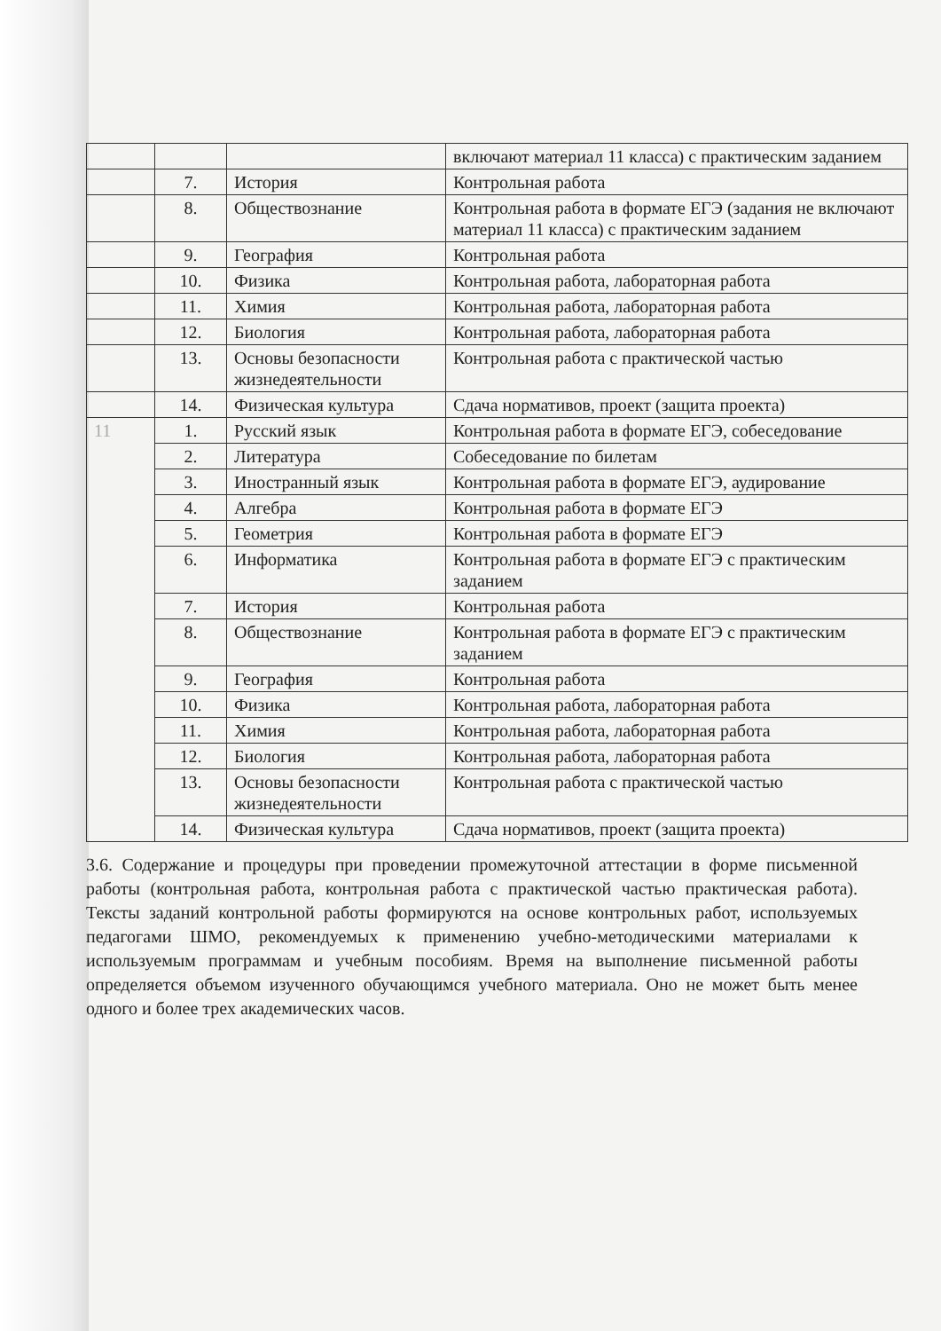| | | | включают материал 11 класса) с практическим заданием |
| | 7. | История | Контрольная работа |
| | 8. | Обществознание | Контрольная работа в формате ЕГЭ (задания не включают материал 11 класса) с практическим заданием |
| | 9. | География | Контрольная работа |
| | 10. | Физика | Контрольная работа, лабораторная работа |
| | 11. | Химия | Контрольная работа, лабораторная работа |
| | 12. | Биология | Контрольная работа, лабораторная работа |
| | 13. | Основы безопасности жизнедеятельности | Контрольная работа с практической частью |
| | 14. | Физическая культура | Сдача нормативов, проект (защита проекта) |
| 11 | 1. | Русский язык | Контрольная работа в формате ЕГЭ, собеседование |
| | 2. | Литература | Собеседование по билетам |
| | 3. | Иностранный язык | Контрольная работа в формате ЕГЭ, аудирование |
| | 4. | Алгебра | Контрольная работа в формате ЕГЭ |
| | 5. | Геометрия | Контрольная работа в формате ЕГЭ |
| | 6. | Информатика | Контрольная работа в формате ЕГЭ с практическим заданием |
| | 7. | История | Контрольная работа |
| | 8. | Обществознание | Контрольная работа в формате ЕГЭ с практическим заданием |
| | 9. | География | Контрольная работа |
| | 10. | Физика | Контрольная работа, лабораторная работа |
| | 11. | Химия | Контрольная работа, лабораторная работа |
| | 12. | Биология | Контрольная работа, лабораторная работа |
| | 13. | Основы безопасности жизнедеятельности | Контрольная работа с практической частью |
| | 14. | Физическая культура | Сдача нормативов, проект (защита проекта) |
3.6. Содержание и процедуры при проведении промежуточной аттестации в форме письменной работы (контрольная работа, контрольная работа с практической частью практическая работа). Тексты заданий контрольной работы формируются на основе контрольных работ, используемых педагогами ШМО, рекомендуемых к применению учебно-методическими материалами к используемым программам и учебным пособиям. Время на выполнение письменной работы определяется объемом изученного обучающимся учебного материала. Оно не может быть менее одного и более трех академических часов.